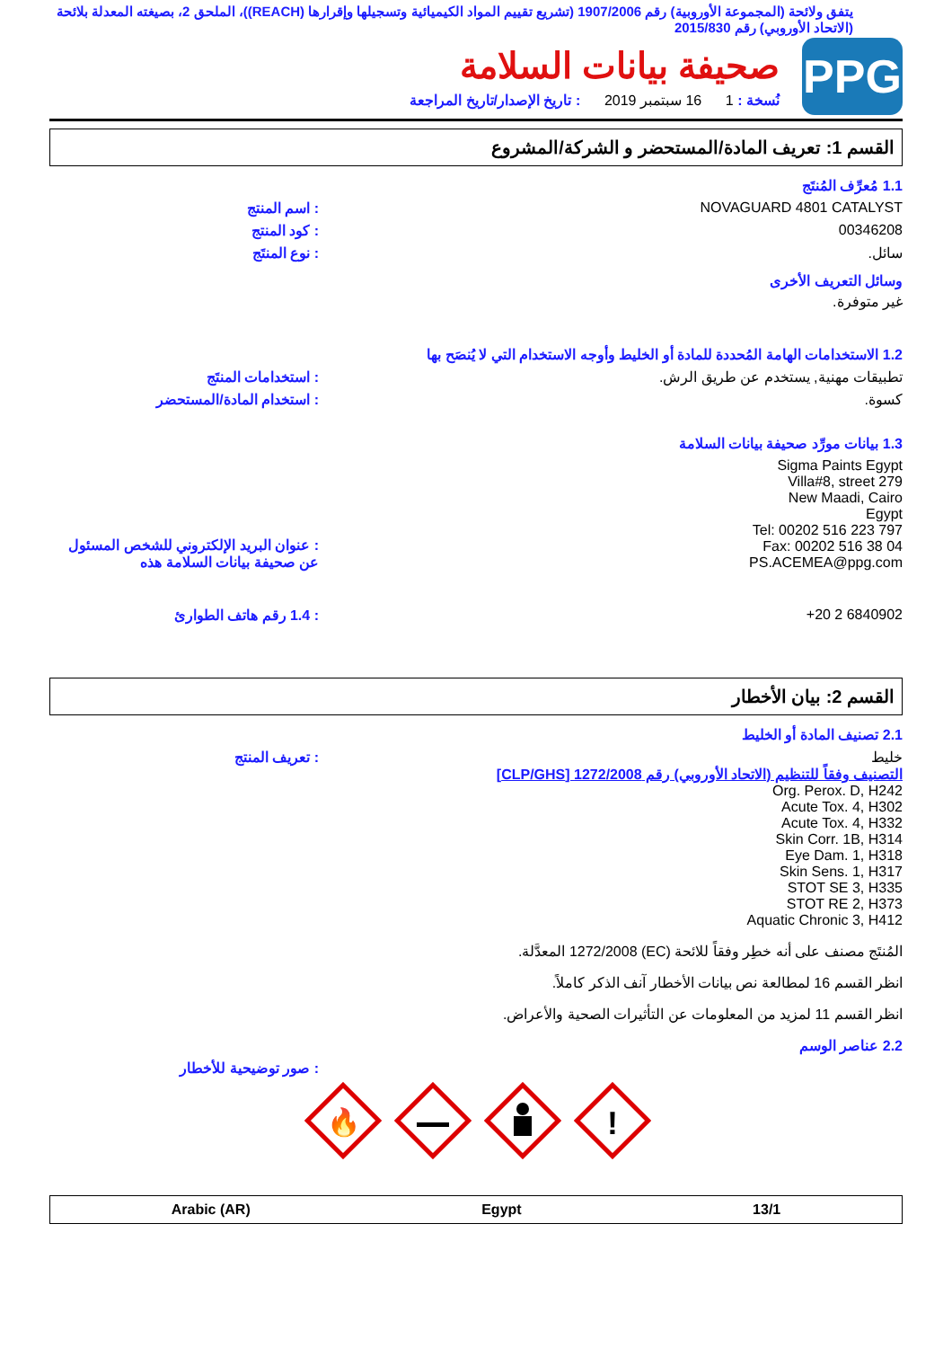يتفق ولائحة (المجموعة الأوروبية) رقم 1907/2006 (تشريع تقييم المواد الكيميائية وتسجيلها وإقرارها (REACH))، الملحق 2، بصيغته المعدلة بلائحة (الاتحاد الأوروبي) رقم 2015/830
PPG
صحيفة بيانات السلامة
نُسخة : 1 16 سبتمبر 2019 : تاريخ الإصدار/تاريخ المراجعة
القسم 1: تعريف المادة/المستحضر و الشركة/المشروع
1.1 مُعرِّف المُنتَج
NOVAGUARD 4801 CATALYST : اسم المنتج
00346208 : كود المنتج
سائل. : نوع المنتَج
وسائل التعريف الأخرى
غير متوفرة.
1.2 الاستخدامات الهامة المُحددة للمادة أو الخليط وأوجه الاستخدام التي لا يُنصَح بها
تطبيقات مهنية, يستخدم عن طريق الرش. : استخدامات المنتَج
كسوة. : استخدام المادة/المستحضر
1.3 بيانات مورِّد صحيفة بيانات السلامة
Sigma Paints Egypt
Villa#8, street 279
New Maadi, Cairo
Egypt
Tel: 00202 516 223 797
Fax: 00202 516 38 04
PS.ACEMEA@ppg.com
: عنوان البريد الإلكتروني للشخص المسئول عن صحيفة بيانات السلامة هذه
+20 2 6840902 : 1.4 رقم هاتف الطوارئ
القسم 2: بيان الأخطار
2.1 تصنيف المادة أو الخليط
خليط
التصنيف وفقاً للتنظيم (الاتحاد الأوروبي) رقم 1272/2008 [CLP/GHS]
Org. Perox. D, H242
Acute Tox. 4, H302
Acute Tox. 4, H332
Skin Corr. 1B, H314
Eye Dam. 1, H318
Skin Sens. 1, H317
STOT SE 3, H335
STOT RE 2, H373
Aquatic Chronic 3, H412
: تعريف المنتج
المُنتَج مصنف على أنه خطِر وفقاً للائحة (EC) 1272/2008 المعدَّلة.
انظر القسم 16 لمطالعة نص بيانات الأخطار آنف الذكر كاملاً.
انظر القسم 11 لمزيد من المعلومات عن التأثيرات الصحية والأعراض.
2.2 عناصر الوسم
: صور توضيحية للأخطار
🔥
!
Arabic (AR) Egypt 13/1